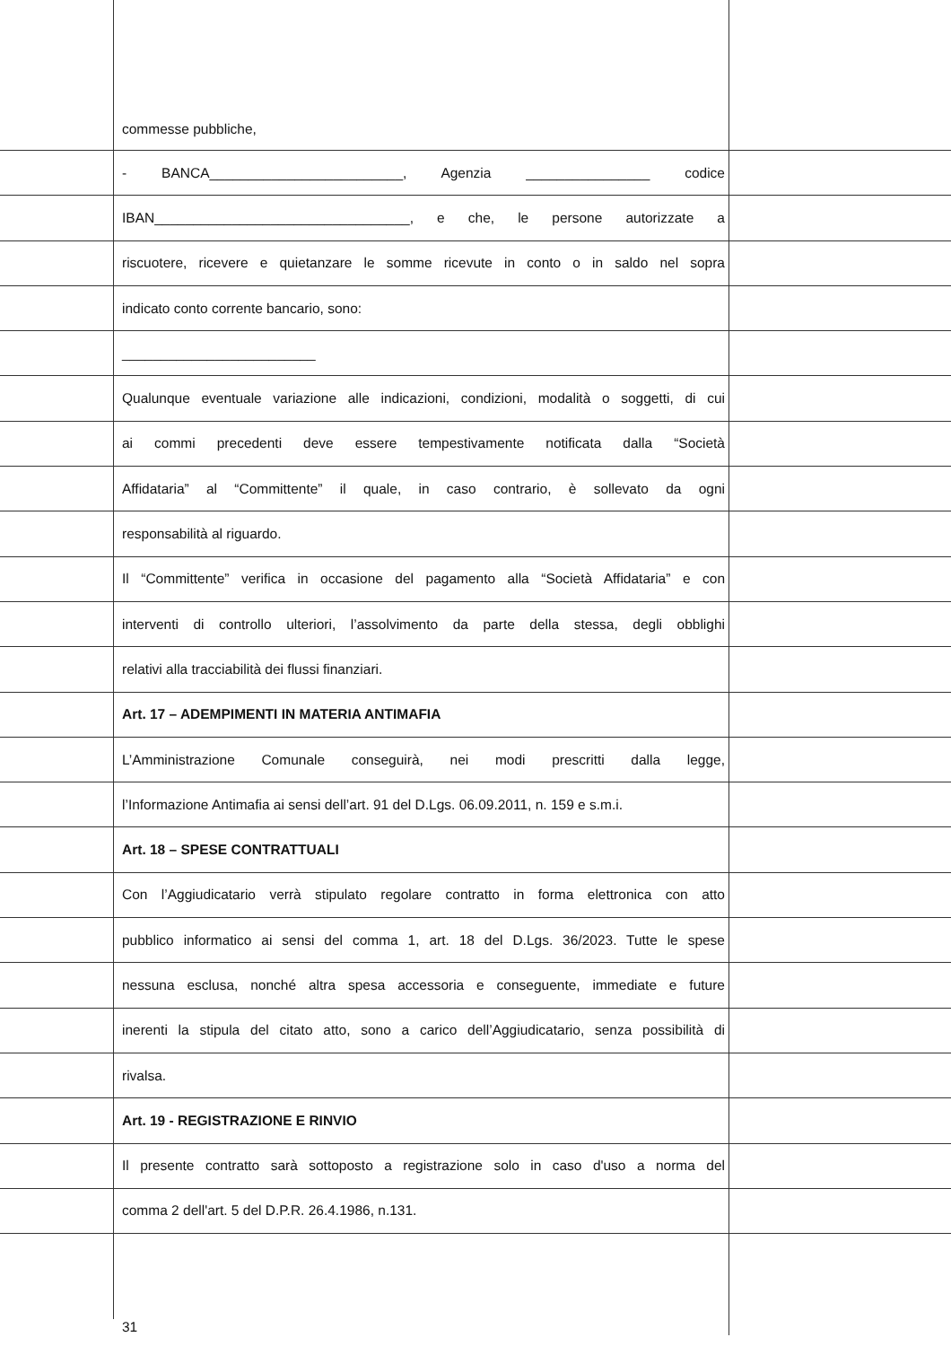commesse pubbliche,
- BANCA_________________________, Agenzia ________________ codice
IBAN_________________________________, e che, le persone autorizzate a
riscuotere, ricevere e quietanzare le somme ricevute in conto o in saldo nel sopra
indicato conto corrente bancario, sono:
_________________________
Qualunque eventuale variazione alle indicazioni, condizioni, modalità o soggetti, di cui
ai commi precedenti deve essere tempestivamente notificata dalla “Società
Affidataria” al “Committente” il quale, in caso contrario, è sollevato da ogni
responsabilità al riguardo.
Il “Committente” verifica in occasione del pagamento alla “Società Affidataria” e con
interventi di controllo ulteriori, l’assolvimento da parte della stessa, degli obblighi
relativi alla tracciabilità dei flussi finanziari.
Art. 17 – ADEMPIMENTI IN MATERIA ANTIMAFIA
L’Amministrazione Comunale conseguirà, nei modi prescritti dalla legge,
l’Informazione Antimafia ai sensi dell’art. 91 del D.Lgs. 06.09.2011, n. 159 e s.m.i.
Art. 18 – SPESE CONTRATTUALI
Con l’Aggiudicatario verrà stipulato regolare contratto in forma elettronica con atto
pubblico informatico ai sensi del comma 1, art. 18 del D.Lgs. 36/2023. Tutte le spese
nessuna esclusa, nonché altra spesa accessoria e conseguente, immediate e future
inerenti la stipula del citato atto, sono a carico dell’Aggiudicatario, senza possibilità di
rivalsa.
Art. 19 - REGISTRAZIONE E RINVIO
Il presente contratto sarà sottoposto a registrazione solo in caso d'uso a norma del
comma 2 dell'art. 5 del D.P.R. 26.4.1986, n.131.
31